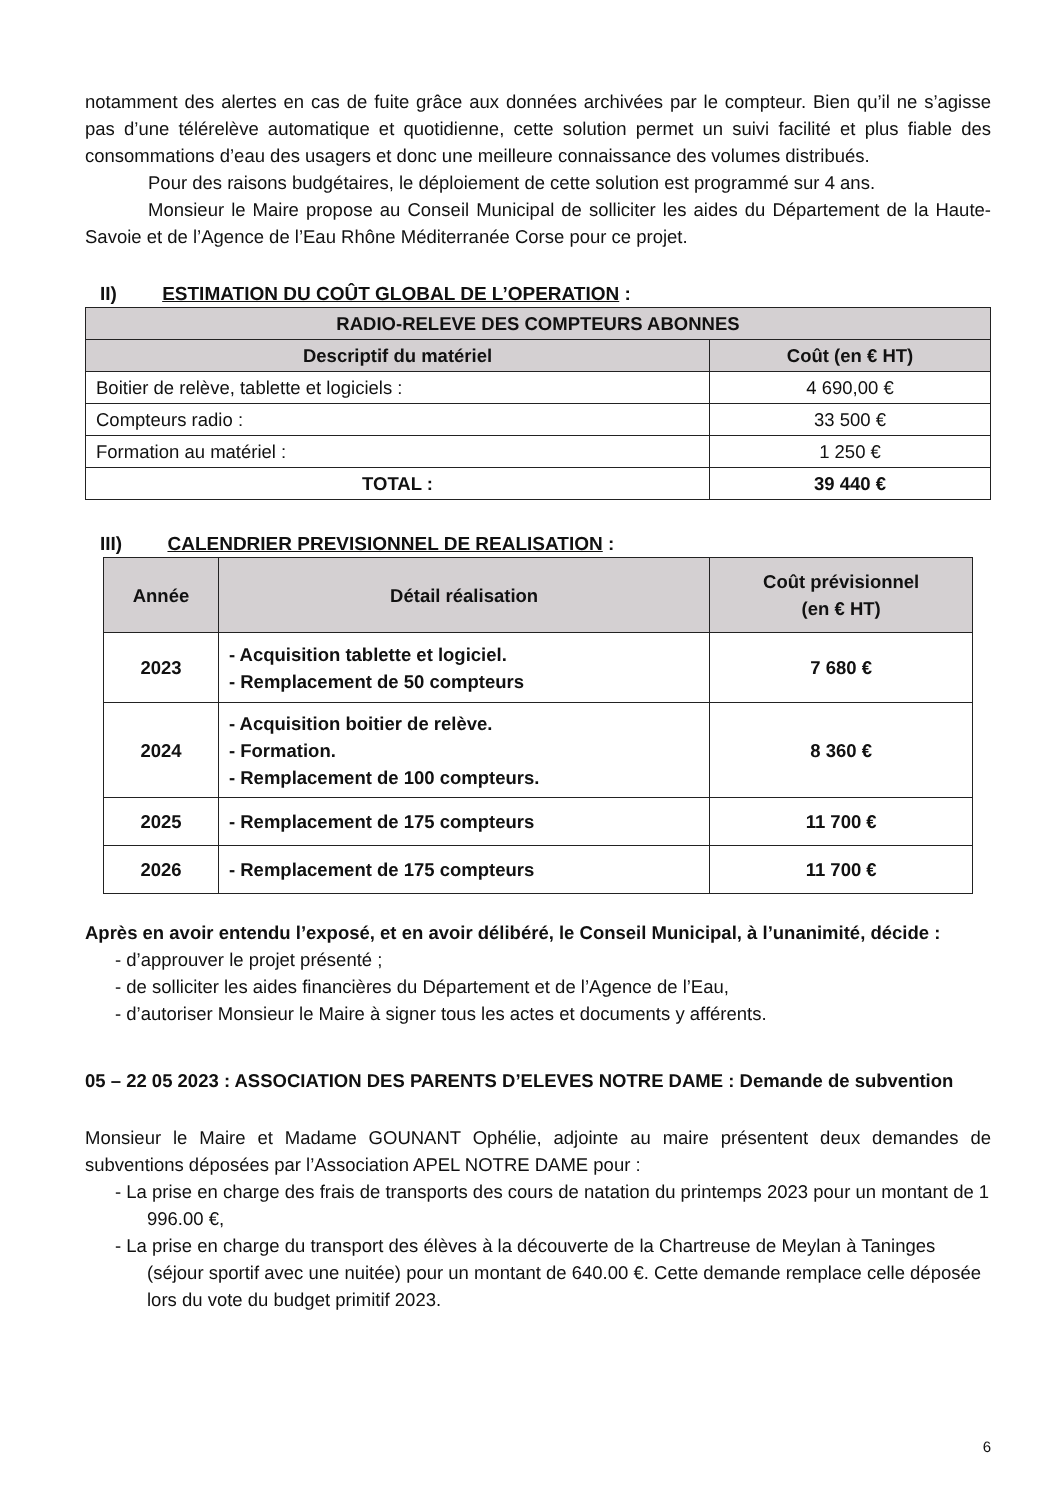notamment des alertes en cas de fuite grâce aux données archivées par le compteur. Bien qu’il ne s’agisse pas d’une télérelève automatique et quotidienne, cette solution permet un suivi facilité et plus fiable des consommations d’eau des usagers et donc une meilleure connaissance des volumes distribués.
Pour des raisons budgétaires, le déploiement de cette solution est programmé sur 4 ans.
Monsieur le Maire propose au Conseil Municipal de solliciter les aides du Département de la Haute-Savoie et de l’Agence de l’Eau Rhône Méditerranée Corse pour ce projet.
II) ESTIMATION DU COÛT GLOBAL DE L’OPERATION :
| RADIO-RELEVE DES COMPTEURS ABONNES | |
| --- | --- |
| Descriptif du matériel | Coût (en € HT) |
| Boitier de relève, tablette et logiciels : | 4 690,00 € |
| Compteurs radio : | 33 500 € |
| Formation au matériel : | 1 250 € |
| TOTAL : | 39 440 € |
III) CALENDRIER PREVISIONNEL DE REALISATION :
| Année | Détail réalisation | Coût prévisionnel (en € HT) |
| --- | --- | --- |
| 2023 | - Acquisition tablette et logiciel. - Remplacement de 50 compteurs | 7 680 € |
| 2024 | - Acquisition boitier de relève. - Formation. - Remplacement de 100 compteurs. | 8 360 € |
| 2025 | - Remplacement de 175 compteurs | 11 700 € |
| 2026 | - Remplacement de 175 compteurs | 11 700 € |
Après en avoir entendu l’exposé, et en avoir délibéré, le Conseil Municipal, à l’unanimité, décide :
- d’approuver le projet présenté ;
- de solliciter les aides financières du Département et de l’Agence de l’Eau,
- d’autoriser Monsieur le Maire à signer tous les actes et documents y afférents.
05 – 22 05 2023 : ASSOCIATION DES PARENTS D’ELEVES NOTRE DAME : Demande de subvention
Monsieur le Maire et Madame GOUNANT Ophélie, adjointe au maire présentent deux demandes de subventions déposées par l’Association APEL NOTRE DAME pour :
- La prise en charge des frais de transports des cours de natation du printemps 2023 pour un montant de 1 996.00 €,
- La prise en charge du transport des élèves à la découverte de la Chartreuse de Meylan à Taninges (séjour sportif avec une nuitée) pour un montant de 640.00 €. Cette demande remplace celle déposée lors du vote du budget primitif 2023.
6